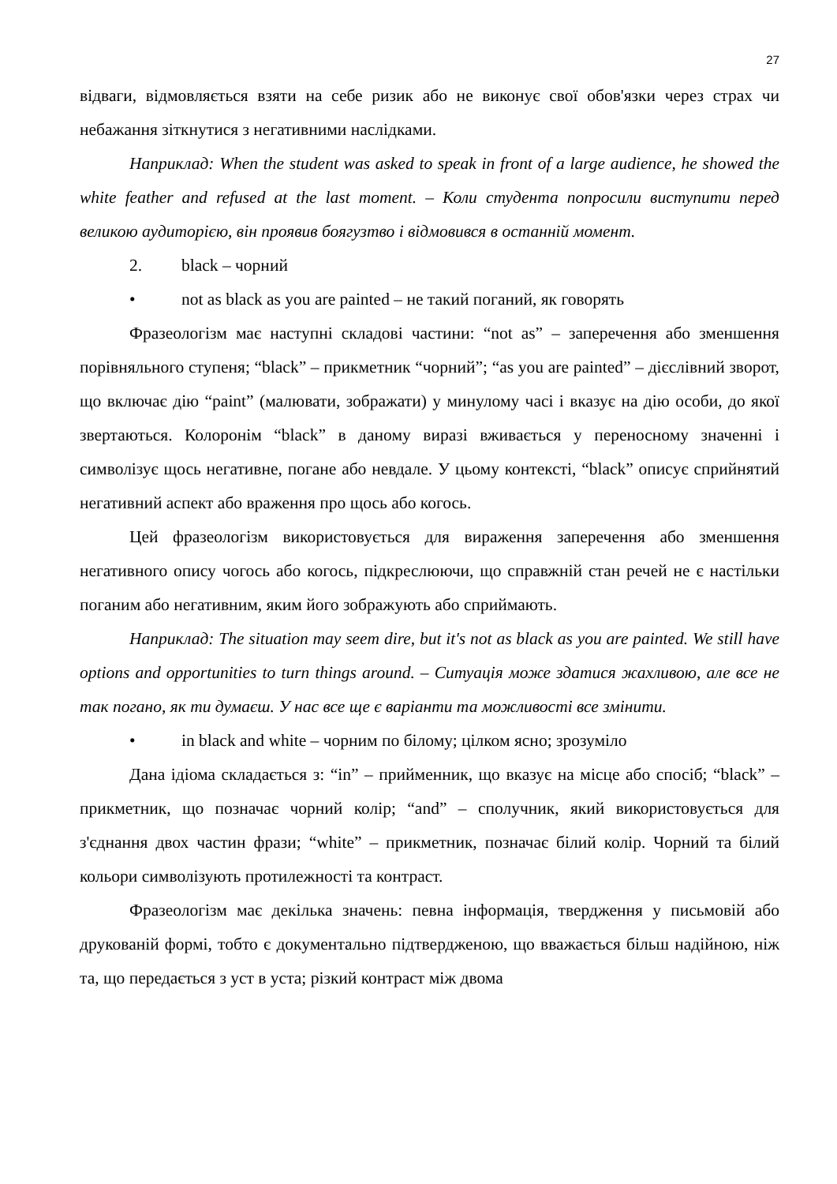27
відваги, відмовляється взяти на себе ризик або не виконує свої обов'язки через страх чи небажання зіткнутися з негативними наслідками.
Наприклад: When the student was asked to speak in front of a large audience, he showed the white feather and refused at the last moment. – Коли студента попросили виступити перед великою аудиторією, він проявив боягузтво і відмовився в останній момент.
2. black – чорний
• not as black as you are painted – не такий поганий, як говорять
Фразеологізм має наступні складові частини: “not as” – заперечення або зменшення порівняльного ступеня; “black” – прикметник “чорний”; “as you are painted” – дієслівний зворот, що включає дію “paint” (малювати, зображати) у минулому часі і вказує на дію особи, до якої звертаються. Колоронім “black” в даному виразі вживається у переносному значенні і символізує щось негативне, погане або невдале. У цьому контексті, “black” описує сприйнятий негативний аспект або враження про щось або когось.
Цей фразеологізм використовується для вираження заперечення або зменшення негативного опису чогось або когось, підкреслюючи, що справжній стан речей не є настільки поганим або негативним, яким його зображують або сприймають.
Наприклад: The situation may seem dire, but it's not as black as you are painted. We still have options and opportunities to turn things around. – Ситуація може здатися жахливою, але все не так погано, як ти думаєш. У нас все ще є варіанти та можливості все змінити.
• in black and white – чорним по білому; цілком ясно; зрозуміло
Дана ідіома складається з: “in” – прийменник, що вказує на місце або спосіб; “black” – прикметник, що позначає чорний колір; “and” – сполучник, який використовується для з'єднання двох частин фрази; “white” – прикметник, позначає білий колір. Чорний та білий кольори символізують протилежності та контраст.
Фразеологізм має декілька значень: певна інформація, твердження у письмовій або друкованій формі, тобто є документально підтвердженою, що вважається більш надійною, ніж та, що передається з уст в уста; різкий контраст між двома